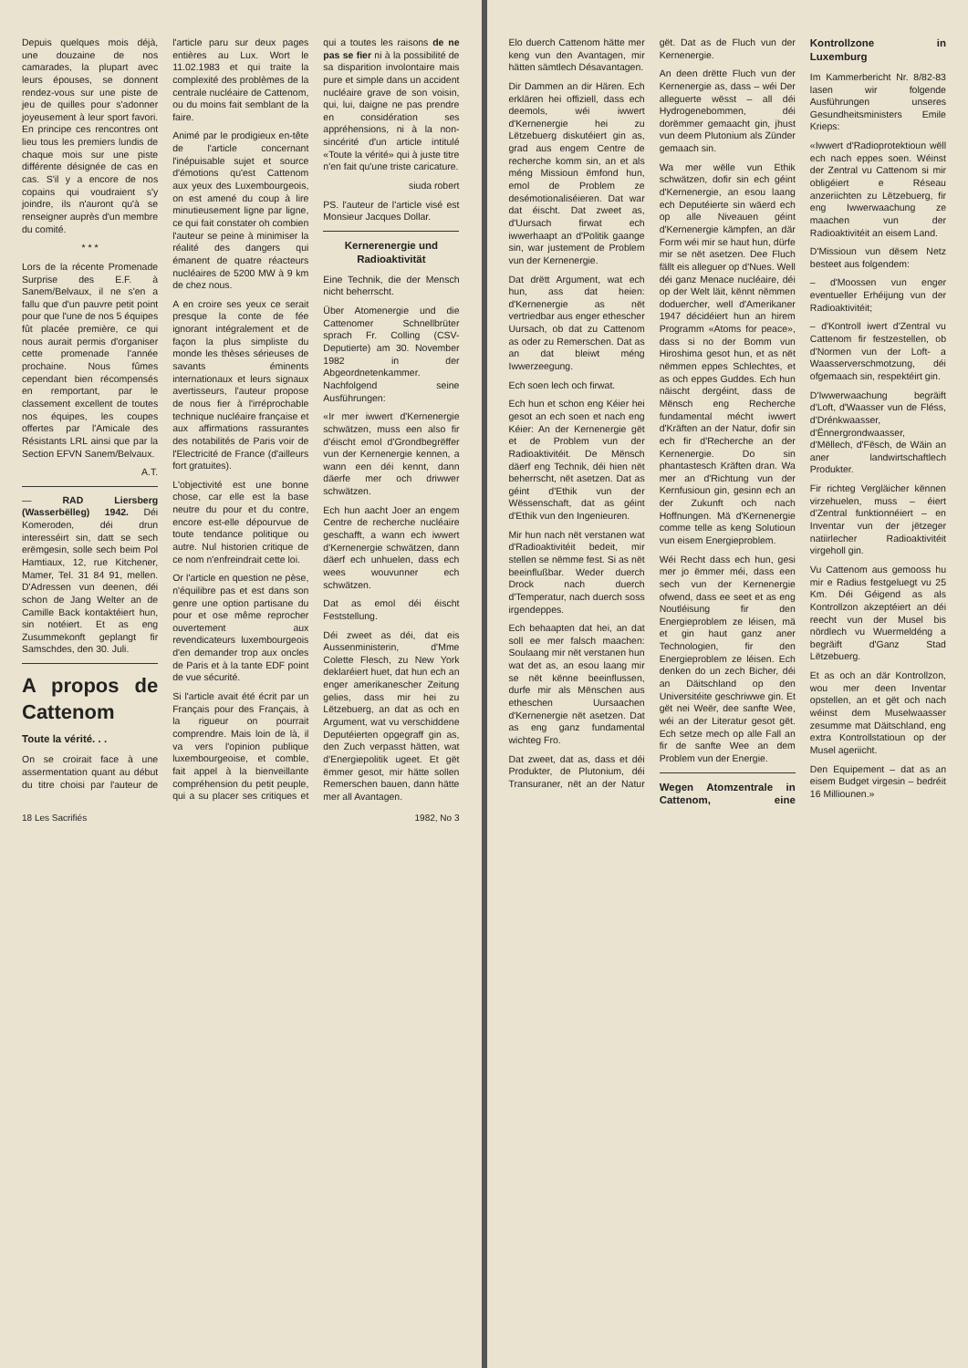Depuis quelques mois déjà, une douzaine de nos camarades, la plupart avec leurs épouses, se donnent rendez-vous sur une piste de jeu de quilles pour s'adonner joyeusement à leur sport favori. En principe ces rencontres ont lieu tous les premiers lundis de chaque mois sur une piste différente désignée de cas en cas. S'il y a encore de nos copains qui voudraient s'y joindre, ils n'auront qu'à se renseigner auprès d'un membre du comité.
* * *
Lors de la récente Promenade Surprise des E.F. à Sanem/Belvaux, il ne s'en a fallu que d'un pauvre petit point pour que l'une de nos 5 équipes fût placée première, ce qui nous aurait permis d'organiser cette promenade l'année prochaine. Nous fûmes cependant bien récompensés en remportant, par le classement excellent de toutes nos équipes, les coupes offertes par l'Amicale des Résistants LRL ainsi que par la Section EFVN Sanem/Belvaux.
A.T.
— RAD Liersberg (Wasserbëlleg) 1942. Déi Komeroden, déi drun interesséirt sin, datt se sech erëmgesin, solle sech beim Pol Hamtiaux, 12, rue Kitchener, Mamer, Tel. 31 84 91, mellen. D'Adressen vun deenen, déi schon de Jang Welter an de Camille Back kontaktéiert hun, sin notéiert. Et as eng Zusummekonft geplangt fir Samschdes, den 30. Juli.
A propos de Cattenom
Toute la vérité. . .
On se croirait face à une assermentation quant au début du titre choisi par l'auteur de l'article paru sur deux pages entières au Lux. Wort le 11.02.1983 et qui traite la complexité des problèmes de la centrale nucléaire de Cattenom, ou du moins fait semblant de la faire.
Animé par le prodigieux en-tête de l'article concernant l'inépuisable sujet et source d'émotions qu'est Cattenom aux yeux des Luxembourgeois, on est amené du coup à lire minutieusement ligne par ligne, ce qui fait constater oh combien l'auteur se peine à minimiser la réalité des dangers qui émanent de quatre réacteurs nucléaires de 5200 MW à 9 km de chez nous.
A en croire ses yeux ce serait presque la conte de fée ignorant intégralement et de façon la plus simpliste du monde les thèses sérieuses de savants éminents internationaux et leurs signaux avertisseurs, l'auteur propose de nous fier à l'irréprochable technique nucléaire française et aux affirmations rassurantes des notabilités de Paris voir de l'Electricité de France (d'ailleurs fort gratuites).
L'objectivité est une bonne chose, car elle est la base neutre du pour et du contre, encore est-elle dépourvue de toute tendance politique ou autre. Nul historien critique de ce nom n'enfreindrait cette loi.
Or l'article en question ne pèse, n'équilibre pas et est dans son genre une option partisane du pour et ose même reprocher ouvertement aux revendicateurs luxembourgeois d'en demander trop aux oncles de Paris et à la tante EDF point de vue sécurité.
Si l'article avait été écrit par un Français pour des Français, à la rigueur on pourrait comprendre. Mais loin de là, il va vers l'opinion publique luxembourgeoise, et comble, fait appel à la bienveillante compréhension du petit peuple, qui a su placer ses critiques et qui a toutes les raisons de ne pas se fier ni à la possibilité de sa disparition involontaire mais pure et simple dans un accident nucléaire grave de son voisin, qui, lui, daigne ne pas prendre en considération ses appréhensions, ni à la non-sincérité d'un article intitulé «Toute la vérité» qui à juste titre n'en fait qu'une triste caricature.
siuda robert
PS. l'auteur de l'article visé est Monsieur Jacques Dollar.
Kernerenergie und Radioaktivität
Eine Technik, die der Mensch nicht beherrscht.
Über Atomenergie und die Cattenomer Schnellbrüter sprach Fr. Colling (CSV-Deputierte) am 30. November 1982 in der Abgeordnetenkammer. Nachfolgend seine Ausführungen:
«Ir mer iwwert d'Kernenergie schwätzen, muss een also fir d'éischt emol d'Grondbegrëffer vun der Kernenergie kennen, a wann een déi kennt, dann däerfe mer och driwwer schwätzen.
Ech hun aacht Joer an engem Centre de recherche nucléaire geschafft, a wann ech iwwert d'Kernenergie schwätzen, dann däerf ech unhuelen, dass ech wees wouvunner ech schwätzen.
Dat as emol déi éischt Feststellung.
Déi zweet as déi, dat eis Aussenministerin, d'Mme Colette Flesch, zu New York deklaréiert huet, dat hun ech an enger amerikanescher Zeitung gelies, dass mir hei zu Lëtzebuerg, an dat as och en Argument, wat vu verschiddene Deputéierten opgegraff gin as, den Zuch verpasst hätten, wat d'Energiepolitik ugeet. Et gët ëmmer gesot, mir hätte sollen Remerschen bauen, dann hätte mer all Avantagen.
18 Les Sacrifiés 1982, No 3
Elo duerch Cattenom hätte mer keng vun den Avantagen, mir hätten sämtlech Désavantagen.
Dir Dammen an dir Hären. Ech erklären hei offiziell, dass ech deemols, wéi iwwert d'Kernenergie hei zu Lëtzebuerg diskutéiert gin as, grad aus engem Centre de recherche komm sin, an et als méng Missioun ëmfond hun, emol de Problem ze desémotionaliséieren. Dat war dat éischt. Dat zweet as, d'Uursach firwat ech iwwerhaapt an d'Politik gaange sin, war justement de Problem vun der Kernenergie.
Dat drëtt Argument, wat ech hun, ass dat heien: d'Kernenergie as nët vertriedbar aus enger ethescher Uursach, ob dat zu Cattenom as oder zu Remerschen. Dat as an dat bleiwt méng Iwwerzeegung.
Ech soen lech och firwat.
Ech hun et schon eng Kéier hei gesot an ech soen et nach eng Kéier: An der Kernenergie gët et de Problem vun der Radioaktivitéit. De Mënsch däerf eng Technik, déi hien nët beherrscht, nët asetzen. Dat as géint d'Ethik vun der Wëssenschaft, dat as géint d'Ethik vun den Ingenieuren.
Mir hun nach nët verstanen wat d'Radioaktivitéit bedeit, mir stellen se nëmme fest. Si as nët beeinflußbar. Weder duerch Drock nach duerch d'Temperatur, nach duerch soss irgendeppes.
Ech behaapten dat hei, an dat soll ee mer falsch maachen: Soulaang mir nët verstanen hun wat det as, an esou laang mir se nët kënne beeinflussen, durfe mir als Mënschen aus etheschen Uursaachen d'Kernenergie nët asetzen. Dat as eng ganz fundamental wichteg Fro.
Dat zweet, dat as, dass et déi Produkter, de Plutonium, déi Transuraner, nët an der Natur gët. Dat as de Fluch vun der Kernenergie.
An deen drëtte Fluch vun der Kernenergie as, dass – wéi Der alleguerte wësst – all déi Hydrogenebommen, déi dorëmmer gemaacht gin, jhust vun deem Plutonium als Zünder gemaach sin.
Wa mer wëlle vun Ethik schwätzen, dofir sin ech géint d'Kernenergie, an esou laang ech Deputéierte sin wäerd ech op alle Niveauen géint d'Kernenergie kämpfen, an där Form wéi mir se haut hun, dürfe mir se nët asetzen. Dee Fluch fällt eis alleguer op d'Nues. Well déi ganz Menace nucléaire, déi op der Welt läit, kënnt nëmmen doduercher, well d'Amerikaner 1947 décidéiert hun an hirem Programm «Atoms for peace», dass si no der Bomm vun Hiroshima gesot hun, et as nët nëmmen eppes Schlechtes, et as och eppes Guddes. Ech hun näischt dergéint, dass de Mënsch eng Recherche fundamental mécht iwwert d'Kräften an der Natur, dofir sin ech fir d'Recherche an der Kernenergie. Do sin phantastesch Kräften dran. Wa mer an d'Richtung vun der Kernfusioun gin, gesinn ech an der Zukunft och nach Hoffnungen. Mä d'Kernenergie comme telle as keng Solutioun vun eisem Energieproblem.
Wéi Recht dass ech hun, gesi mer jo ëmmer méi, dass een sech vun der Kernenergie ofwend, dass ee seet et as eng Noutléisung fir den Energieproblem ze léisen, mä et gin haut ganz aner Technologien, fir den Energieproblem ze léisen. Ech denken do un zech Bicher, déi an Däitschland op den Universitéite geschriwwe gin. Et gët nei Weër, dee sanfte Wee, wéi an der Literatur gesot gët. Ech setze mech op alle Fall an fir de sanfte Wee an dem Problem vun der Energie.
Wegen Atomzentrale in Cattenom, eine Kontrollzone in Luxemburg
Im Kammerbericht Nr. 8/82-83 lasen wir folgende Ausführungen unseres Gesundheitsministers Emile Krieps:
«Iwwert d'Radioprotektioun wëll ech nach eppes soen. Wéinst der Zentral vu Cattenom si mir obligéiert e Réseau anzeriichten zu Lëtzebuerg, fir eng Iwwerwaachung ze maachen vun der Radioaktivitéit an eisem Land.
D'Missioun vun dësem Netz besteet aus folgendem:
– d'Moossen vun enger eventueller Erhéijung vun der Radioaktivitéit;
– d'Kontroll iwert d'Zentral vu Cattenom fir festzestellen, ob d'Normen vun der Loft- a Waasserverschmotzung, déi ofgemaach sin, respektéirt gin.
D'Iwwerwaachung begräift d'Loft, d'Waasser vun de Fléss, d'Drénkwaasser, d'Ënnergrondwaasser, d'Mëllech, d'Fësch, de Wäin an aner landwirtschaftlech Produkter.
Fir richteg Vergläicher kënnen virzehuelen, muss – éiert d'Zentral funktionnéiert – en Inventar vun der jëtzeger natiirlecher Radioaktivitéit virgeholl gin.
Vu Cattenom aus gemooss hu mir e Radius festgeluegt vu 25 Km. Déi Géigend as als Kontrollzon akzeptéiert an déi reecht vun der Musel bis nördlech vu Wuermeldéng a begräift d'Ganz Stad Lëtzebuerg.
Et as och an där Kontrollzon, wou mer deen Inventar opstellen, an et gët och nach wéinst dem Muselwaasser zesumme mat Däitschland, eng extra Kontrollstatioun op der Musel ageriicht.
Den Equipement – dat as an eisem Budget virgesin – bedréit 16 Milliounen.»